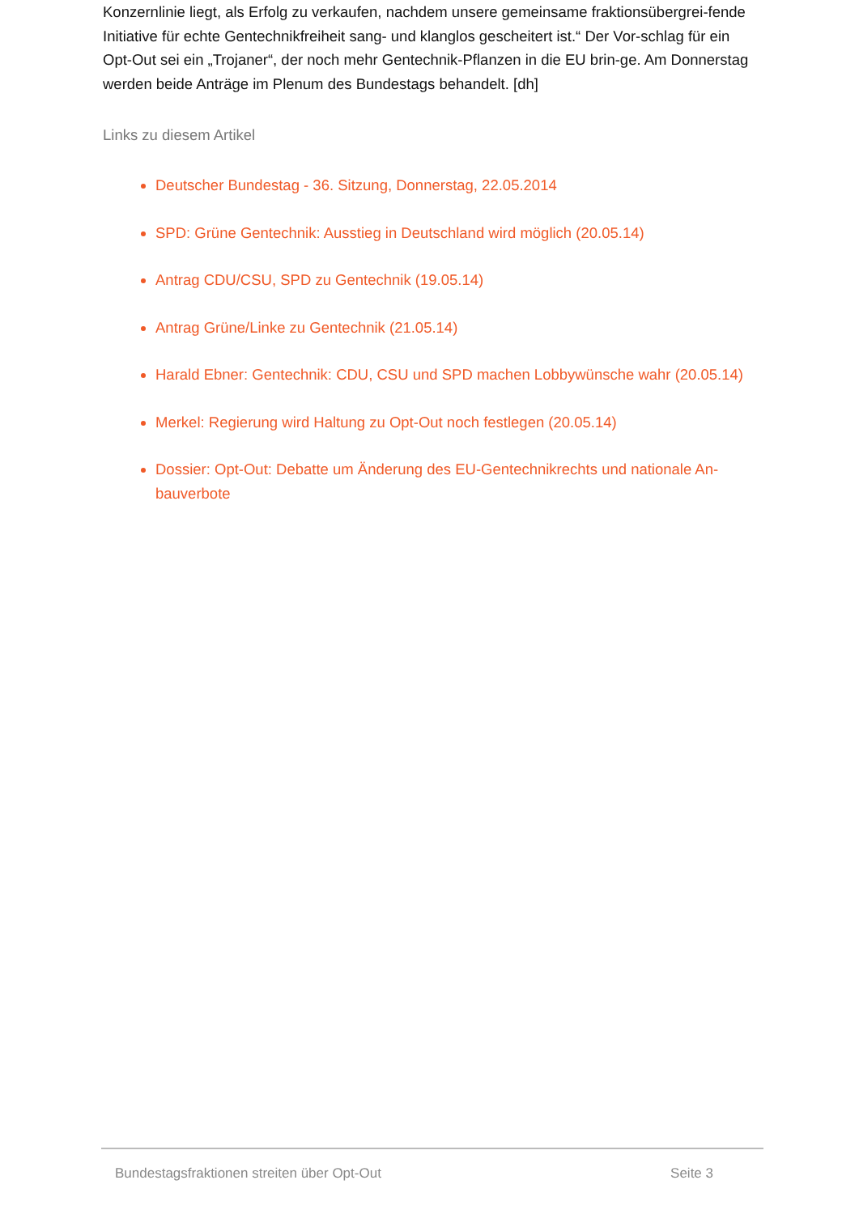Konzernlinie liegt, als Erfolg zu verkaufen, nachdem unsere gemeinsame fraktionsübergrei-fende Initiative für echte Gentechnikfreiheit sang- und klanglos gescheitert ist.“ Der Vor-schlag für ein Opt-Out sei ein „Trojaner“, der noch mehr Gentechnik-Pflanzen in die EU brin-ge. Am Donnerstag werden beide Anträge im Plenum des Bundestags behandelt. [dh]
Links zu diesem Artikel
Deutscher Bundestag - 36. Sitzung, Donnerstag, 22.05.2014
SPD: Grüne Gentechnik: Ausstieg in Deutschland wird möglich (20.05.14)
Antrag CDU/CSU, SPD zu Gentechnik (19.05.14)
Antrag Grüne/Linke zu Gentechnik (21.05.14)
Harald Ebner: Gentechnik: CDU, CSU und SPD machen Lobbywünsche wahr (20.05.14)
Merkel: Regierung wird Haltung zu Opt-Out noch festlegen (20.05.14)
Dossier: Opt-Out: Debatte um Änderung des EU-Gentechnikrechts und nationale An-bauverbote
Bundestagsfraktionen streiten über Opt-Out Seite 3